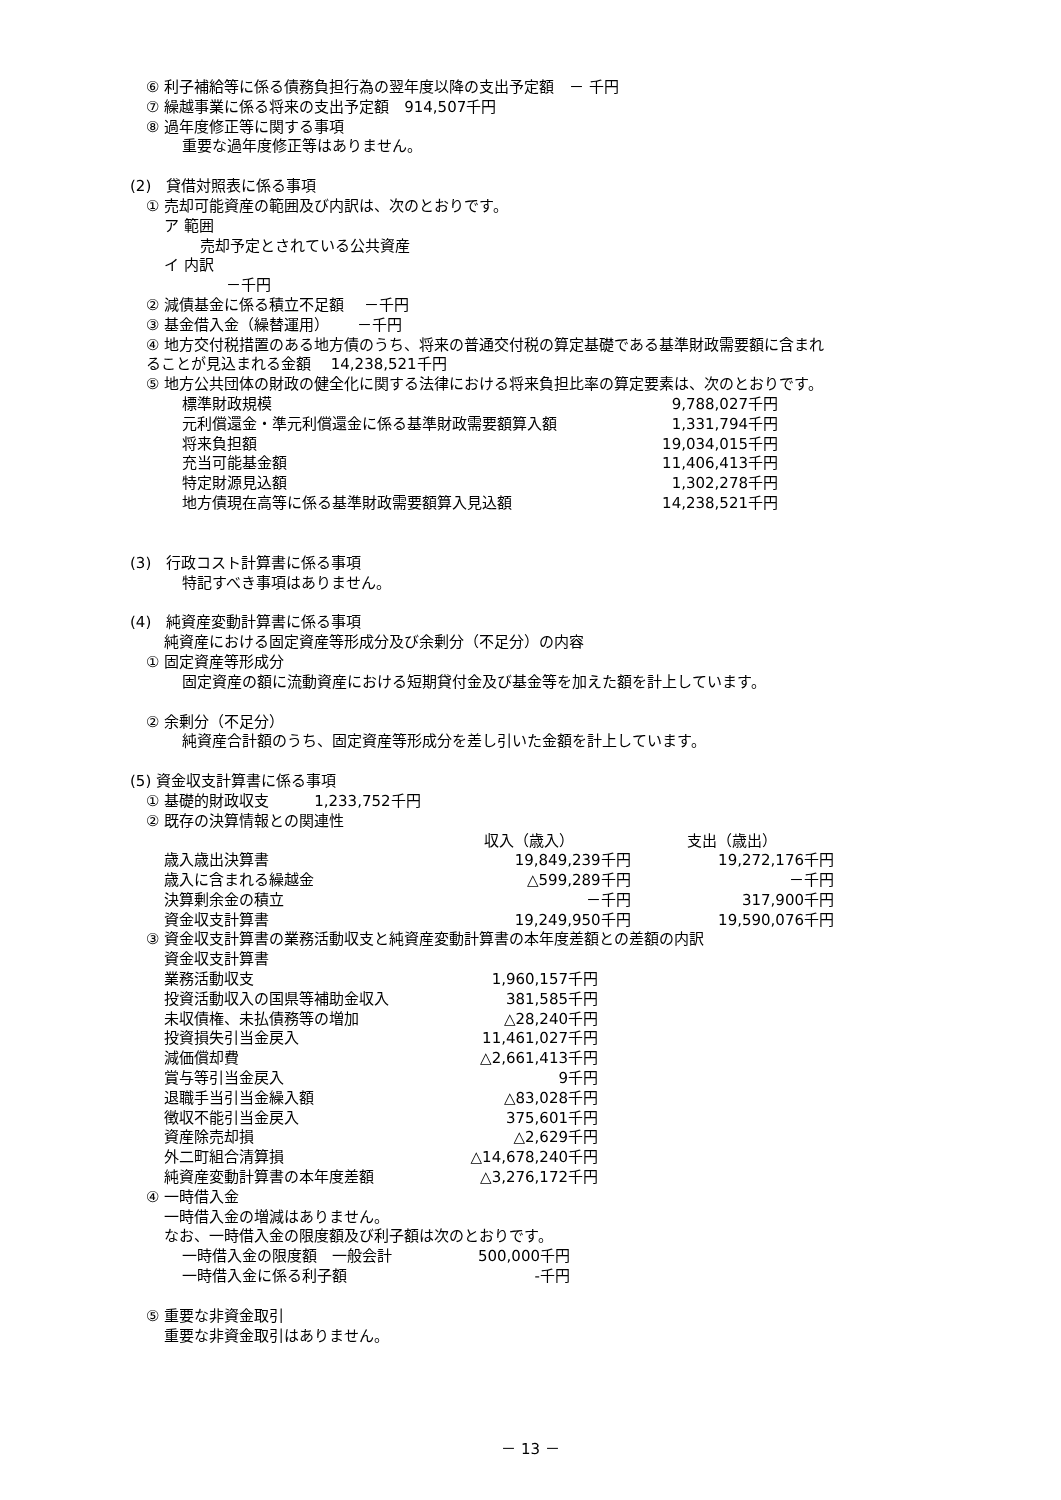⑥ 利子補給等に係る債務負担行為の翌年度以降の支出予定額　－ 千円
⑦ 繰越事業に係る将来の支出予定額　914,507千円
⑧ 過年度修正等に関する事項
重要な過年度修正等はありません。
(2)　貸借対照表に係る事項
① 売却可能資産の範囲及び内訳は、次のとおりです。
ア 範囲
売却予定とされている公共資産
イ 内訳
－千円
② 減債基金に係る積立不足額　 －千円
③ 基金借入金（繰替運用）　　 －千円
④ 地方交付税措置のある地方債のうち、将来の普通交付税の算定基礎である基準財政需要額に含まれ
ることが見込まれる金額　 14,238,521千円
⑤ 地方公共団体の財政の健全化に関する法律における将来負担比率の算定要素は、次のとおりです。
| 標準財政規模 | 9,788,027千円 |
| 元利償還金・準元利償還金に係る基準財政需要額算入額 | 1,331,794千円 |
| 将来負担額 | 19,034,015千円 |
| 充当可能基金額 | 11,406,413千円 |
| 特定財源見込額 | 1,302,278千円 |
| 地方債現在高等に係る基準財政需要額算入見込額 | 14,238,521千円 |
(3)　行政コスト計算書に係る事項
特記すべき事項はありません。
(4)　純資産変動計算書に係る事項
純資産における固定資産等形成分及び余剰分（不足分）の内容
① 固定資産等形成分
固定資産の額に流動資産における短期貸付金及び基金等を加えた額を計上しています。
② 余剰分（不足分）
純資産合計額のうち、固定資産等形成分を差し引いた金額を計上しています。
(5) 資金収支計算書に係る事項
① 基礎的財政収支　　　1,233,752千円
② 既存の決算情報との関連性
| | 収入（歳入） | 支出（歳出） |
| --- | --- | --- |
| 歳入歳出決算書 | 19,849,239千円 | 19,272,176千円 |
| 歳入に含まれる繰越金 | △599,289千円 | －千円 |
| 決算剰余金の積立 | －千円 | 317,900千円 |
| 資金収支計算書 | 19,249,950千円 | 19,590,076千円 |
③ 資金収支計算書の業務活動収支と純資産変動計算書の本年度差額との差額の内訳
| 資金収支計算書 | |
| 業務活動収支 | 1,960,157千円 |
| 投資活動収入の国県等補助金収入 | 381,585千円 |
| 未収債権、未払債務等の増加 | △28,240千円 |
| 投資損失引当金戻入 | 11,461,027千円 |
| 減価償却費 | △2,661,413千円 |
| 賞与等引当金戻入 | 9千円 |
| 退職手当引当金繰入額 | △83,028千円 |
| 徴収不能引当金戻入 | 375,601千円 |
| 資産除売却損 | △2,629千円 |
| 外二町組合清算損 | △14,678,240千円 |
| 純資産変動計算書の本年度差額 | △3,276,172千円 |
④ 一時借入金
一時借入金の増減はありません。
なお、一時借入金の限度額及び利子額は次のとおりです。
| 一時借入金の限度額 一般会計 | 500,000千円 |
| 一時借入金に係る利子額 | -千円 |
⑤ 重要な非資金取引
重要な非資金取引はありません。
－ 13 －